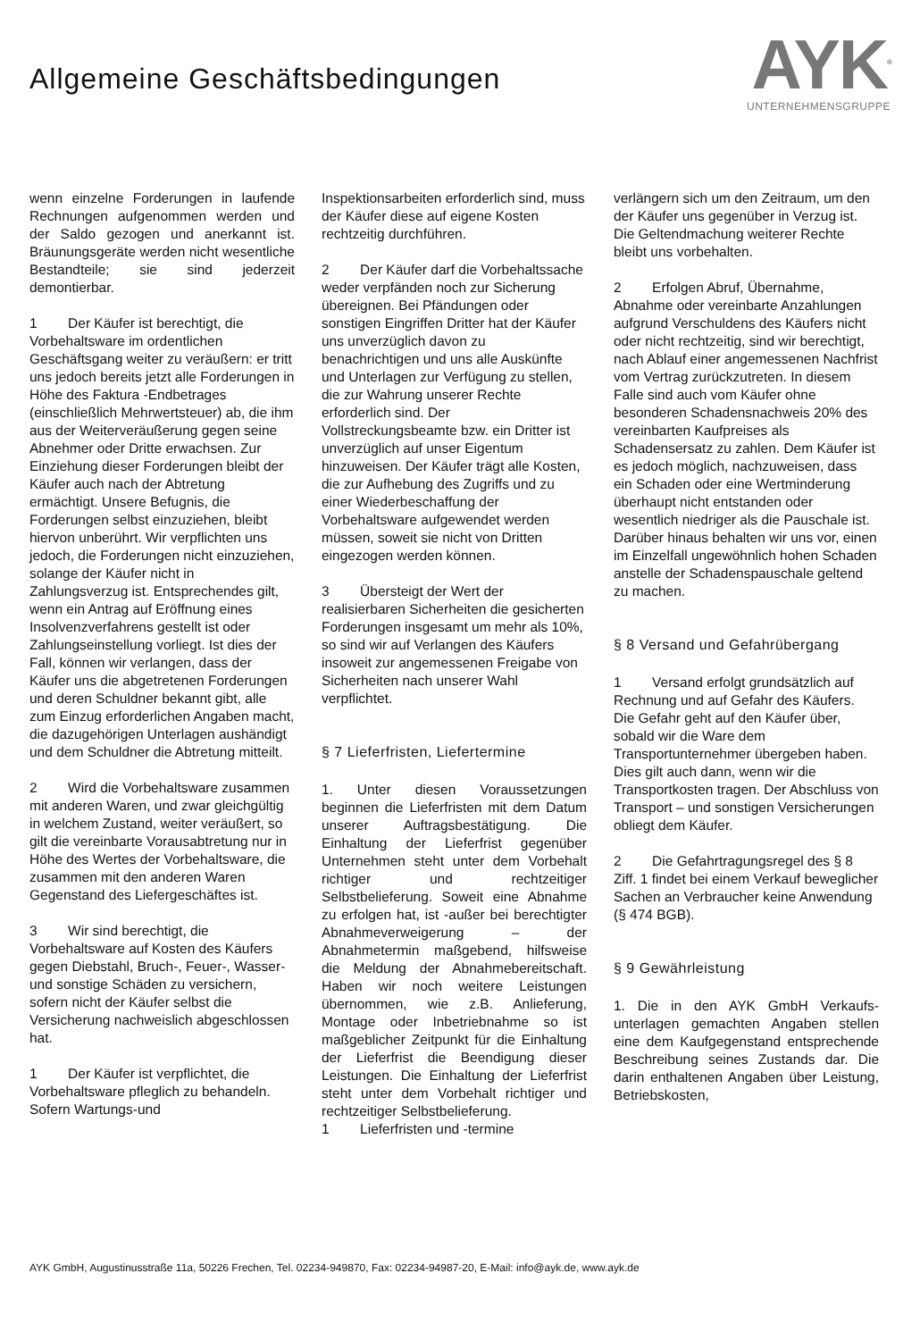Allgemeine Geschäftsbedingungen
AYK<sup>®</sup>
UNTERNEHMENSGRUPPE
wenn einzelne Forderungen in laufende Rechnungen aufgenommen werden und der Saldo gezogen und anerkannt ist. Bräunungsgeräte werden nicht wesentliche Bestandteile; sie sind jederzeit demontierbar.
1 Der Käufer ist berechtigt, die Vorbehaltsware im ordentlichen Geschäftsgang weiter zu veräußern: er tritt uns jedoch bereits jetzt alle Forderungen in Höhe des Faktura -Endbetrages (einschließlich Mehrwertsteuer) ab, die ihm aus der Weiterveräußerung gegen seine Abnehmer oder Dritte erwachsen. Zur Einziehung dieser Forderungen bleibt der Käufer auch nach der Abtretung ermächtigt. Unsere Befugnis, die Forderungen selbst einzuziehen, bleibt hiervon unberührt. Wir verpflichten uns jedoch, die Forderungen nicht einzuziehen, solange der Käufer nicht in Zahlungsverzug ist. Entsprechendes gilt, wenn ein Antrag auf Eröffnung eines Insolvenzverfahrens gestellt ist oder Zahlungseinstellung vorliegt. Ist dies der Fall, können wir verlangen, dass der Käufer uns die abgetretenen Forderungen und deren Schuldner bekannt gibt, alle zum Einzug erforderlichen Angaben macht, die dazugehörigen Unterlagen aushändigt und dem Schuldner die Abtretung mitteilt.
2 Wird die Vorbehaltsware zusammen mit anderen Waren, und zwar gleichgültig in welchem Zustand, weiter veräußert, so gilt die vereinbarte Vorausabtretung nur in Höhe des Wertes der Vorbehaltsware, die zusammen mit den anderen Waren Gegenstand des Liefergeschäftes ist.
3 Wir sind berechtigt, die Vorbehaltsware auf Kosten des Käufers gegen Diebstahl, Bruch-, Feuer-, Wasser-und sonstige Schäden zu versichern, sofern nicht der Käufer selbst die Versicherung nachweislich abgeschlossen hat.
1 Der Käufer ist verpflichtet, die Vorbehaltsware pfleglich zu behandeln. Sofern Wartungs-und
Inspektionsarbeiten erforderlich sind, muss der Käufer diese auf eigene Kosten rechtzeitig durchführen.
2 Der Käufer darf die Vorbehaltssache weder verpfänden noch zur Sicherung übereignen. Bei Pfändungen oder sonstigen Eingriffen Dritter hat der Käufer uns unverzüglich davon zu benachrichtigen und uns alle Auskünfte und Unterlagen zur Verfügung zu stellen, die zur Wahrung unserer Rechte erforderlich sind. Der Vollstreckungsbeamte bzw. ein Dritter ist unverzüglich auf unser Eigentum hinzuweisen. Der Käufer trägt alle Kosten, die zur Aufhebung des Zugriffs und zu einer Wiederbeschaffung der Vorbehaltsware aufgewendet werden müssen, soweit sie nicht von Dritten eingezogen werden können.
3 Übersteigt der Wert der realisierbaren Sicherheiten die gesicherten Forderungen insgesamt um mehr als 10%, so sind wir auf Verlangen des Käufers insoweit zur angemessenen Freigabe von Sicherheiten nach unserer Wahl verpflichtet.
§ 7 Lieferfristen, Liefertermine
1. Unter diesen Voraussetzungen beginnen die Lieferfristen mit dem Datum unserer Auftragsbestätigung. Die Einhaltung der Lieferfrist gegenüber Unternehmen steht unter dem Vorbehalt richtiger und rechtzeitiger Selbstbelieferung. Soweit eine Abnahme zu erfolgen hat, ist -außer bei berechtigter Abnahmeverweigerung – der Abnahmetermin maßgebend, hilfsweise die Meldung der Abnahmebereitschaft. Haben wir noch weitere Leistungen übernommen, wie z.B. Anlieferung, Montage oder Inbetriebnahme so ist maßgeblicher Zeitpunkt für die Einhaltung der Lieferfrist die Beendigung dieser Leistungen. Die Einhaltung der Lieferfrist steht unter dem Vorbehalt richtiger und rechtzeitiger Selbstbelieferung.
1 Lieferfristen und -termine
verlängern sich um den Zeitraum, um den der Käufer uns gegenüber in Verzug ist. Die Geltendmachung weiterer Rechte bleibt uns vorbehalten.
2 Erfolgen Abruf, Übernahme, Abnahme oder vereinbarte Anzahlungen aufgrund Verschuldens des Käufers nicht oder nicht rechtzeitig, sind wir berechtigt, nach Ablauf einer angemessenen Nachfrist vom Vertrag zurückzutreten. In diesem Falle sind auch vom Käufer ohne besonderen Schadensnachweis 20% des vereinbarten Kaufpreises als Schadensersatz zu zahlen. Dem Käufer ist es jedoch möglich, nachzuweisen, dass ein Schaden oder eine Wertminderung überhaupt nicht entstanden oder wesentlich niedriger als die Pauschale ist. Darüber hinaus behalten wir uns vor, einen im Einzelfall ungewöhnlich hohen Schaden anstelle der Schadenspauschale geltend zu machen.
§ 8 Versand und Gefahrübergang
1 Versand erfolgt grundsätzlich auf Rechnung und auf Gefahr des Käufers. Die Gefahr geht auf den Käufer über, sobald wir die Ware dem Transportunternehmer übergeben haben. Dies gilt auch dann, wenn wir die Transportkosten tragen. Der Abschluss von Transport – und sonstigen Versicherungen obliegt dem Käufer.
2 Die Gefahrtragungsregel des § 8 Ziff. 1 findet bei einem Verkauf beweglicher Sachen an Verbraucher keine Anwendung (§ 474 BGB).
§ 9 Gewährleistung
1. Die in den AYK GmbH Verkaufs-unterlagen gemachten Angaben stellen eine dem Kaufgegenstand entsprechende Beschreibung seines Zustands dar. Die darin enthaltenen Angaben über Leistung, Betriebskosten,
AYK GmbH, Augustinusstraße 11a, 50226 Frechen, Tel. 02234-949870, Fax: 02234-94987-20, E-Mail: info@ayk.de, www.ayk.de